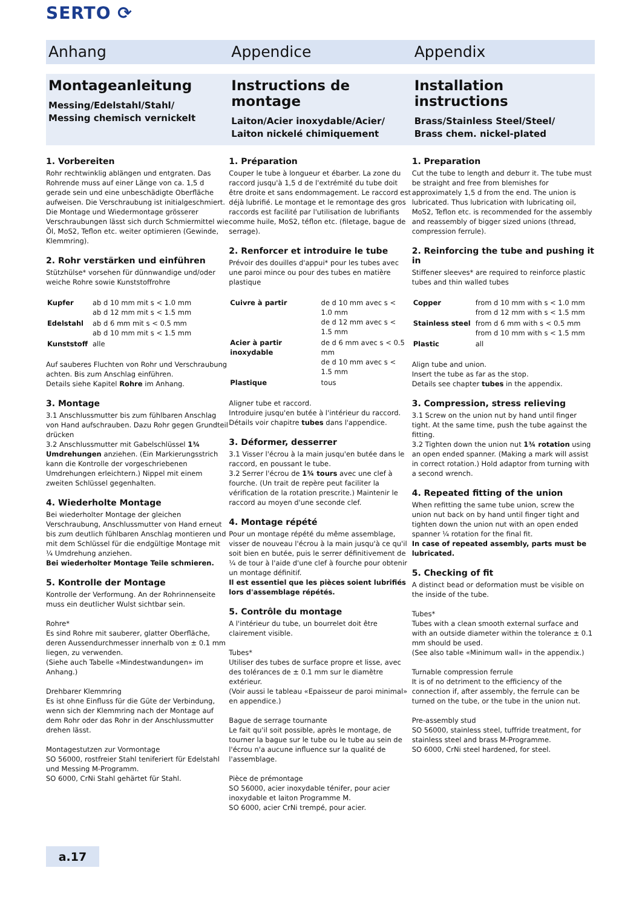SERTO ⟳
Anhang Appendice Appendix
Montageanleitung
Messing/Edelstahl/Stahl/
Messing chemisch vernickelt
Instructions de montage
Laiton/Acier inoxydable/Acier/
Laiton nickelé chimiquement
Installation instructions
Brass/Stainless Steel/Steel/
Brass chem. nickel-plated
1. Vorbereiten
Rohr rechtwinklig ablängen und entgraten. Das Rohrende muss auf einer Länge von ca. 1,5 d gerade sein und eine unbeschädigte Oberfläche aufweisen. Die Verschraubung ist initialgeschmiert. Die Montage und Wiedermontage grösserer Verschraubungen lässt sich durch Schmiermittel wie Öl, MoS2, Teflon etc. weiter optimieren (Gewinde, Klemmring).
2. Rohr verstärken und einführen
Stützhülse* vorsehen für dünnwandige und/oder weiche Rohre sowie Kunststoffrohre
| Kupfer | ab d 10 mm mit s < 1.0 mm ab d 12 mm mit s < 1.5 mm |
| Edelstahl | ab d 6 mm mit s < 0.5 mm ab d 10 mm mit s < 1.5 mm |
| Kunststoff | alle |
Auf sauberes Fluchten von Rohr und Verschraubung achten. Bis zum Anschlag einführen.
Details siehe Kapitel Rohre im Anhang.
3. Montage
3.1 Anschlussmutter bis zum fühlbaren Anschlag von Hand aufschrauben. Dazu Rohr gegen Grundteil drücken
3.2 Anschlussmutter mit Gabelschlüssel 1¾ Umdrehungen anziehen. (Ein Markierungsstrich kann die Kontrolle der vorgeschriebenen Umdrehungen erleichtern.) Nippel mit einem zweiten Schlüssel gegenhalten.
4. Wiederholte Montage
Bei wiederholter Montage der gleichen Verschraubung, Anschlussmutter von Hand erneut bis zum deutlich fühlbaren Anschlag montieren und mit dem Schlüssel für die endgültige Montage mit ¼ Umdrehung anziehen.
Bei wiederholter Montage Teile schmieren.
5. Kontrolle der Montage
Kontrolle der Verformung. An der Rohrinnenseite muss ein deutlicher Wulst sichtbar sein.
Rohre*
Es sind Rohre mit sauberer, glatter Oberfläche, deren Aussendurchmesser innerhalb von ± 0.1 mm liegen, zu verwenden.
(Siehe auch Tabelle «Mindestwandungen» im Anhang.)
Drehbarer Klemmring
Es ist ohne Einfluss für die Güte der Verbindung, wenn sich der Klemmring nach der Montage auf dem Rohr oder das Rohr in der Anschlussmutter drehen lässt.
Montagestutzen zur Vormontage
SO 56000, rostfreier Stahl teniferiert für Edelstahl und Messing M-Programm.
SO 6000, CrNi Stahl gehärtet für Stahl.
1. Préparation
Couper le tube à longueur et ébarber. La zone du raccord jusqu'à 1,5 d de l'extrémité du tube doit être droite et sans endommagement. Le raccord est déjà lubrifié. Le montage et le remontage des gros raccords est facilité par l'utilisation de lubrifiants comme huile, MoS2, téflon etc. (filetage, bague de serrage).
2. Renforcer et introduire le tube
Prévoir des douilles d'appui* pour les tubes avec une paroi mince ou pour des tubes en matière plastique
| Cuivre à partir | de d 10 mm avec s < 1.0 mm de d 12 mm avec s < 1.5 mm |
| Acier à partir inoxydable | de d 6 mm avec s < 0.5 mm de d 10 mm avec s < 1.5 mm |
| Plastique | tous |
Aligner tube et raccord.
Introduire jusqu'en butée à l'intérieur du raccord.
Détails voir chapitre tubes dans l'appendice.
3. Déformer, desserrer
3.1 Visser l'écrou à la main jusqu'en butée dans le raccord, en poussant le tube.
3.2 Serrer l'écrou de 1¾ tours avec une clef à fourche. (Un trait de repère peut faciliter la vérification de la rotation prescrite.) Maintenir le raccord au moyen d'une seconde clef.
4. Montage répété
Pour un montage répété du même assemblage, visser de nouveau l'écrou à la main jusqu'à ce qu'il soit bien en butée, puis le serrer définitivement de ¼ de tour à l'aide d'une clef à fourche pour obtenir un montage définitif.
Il est essentiel que les pièces soient lubrifiés lors d'assemblage répétés.
5. Contrôle du montage
A l'intérieur du tube, un bourrelet doit être clairement visible.
Tubes*
Utiliser des tubes de surface propre et lisse, avec des tolérances de ± 0.1 mm sur le diamètre extérieur.
(Voir aussi le tableau «Epaisseur de paroi minimal» en appendice.)
Bague de serrage tournante
Le fait qu'il soit possible, après le montage, de tourner la bague sur le tube ou le tube au sein de l'écrou n'a aucune influence sur la qualité de l'assemblage.
Pièce de prémontage
SO 56000, acier inoxydable ténifer, pour acier inoxydable et laiton Programme M.
SO 6000, acier CrNi trempé, pour acier.
1. Preparation
Cut the tube to length and deburr it. The tube must be straight and free from blemishes for approximately 1,5 d from the end. The union is lubricated. Thus lubrication with lubricating oil, MoS2, Teflon etc. is recommended for the assembly and reassembly of bigger sized unions (thread, compression ferrule).
2. Reinforcing the tube and pushing it in
Stiffener sleeves* are required to reinforce plastic tubes and thin walled tubes
| Copper | from d 10 mm with s < 1.0 mm from d 12 mm with s < 1.5 mm |
| Stainless steel | from d 6 mm with s < 0.5 mm from d 10 mm with s < 1.5 mm |
| Plastic | all |
Align tube and union.
Insert the tube as far as the stop.
Details see chapter tubes in the appendix.
3. Compression, stress relieving
3.1 Screw on the union nut by hand until finger tight. At the same time, push the tube against the fitting.
3.2 Tighten down the union nut 1¾ rotation using an open ended spanner. (Making a mark will assist in correct rotation.) Hold adaptor from turning with a second wrench.
4. Repeated fitting of the union
When refitting the same tube union, screw the union nut back on by hand until finger tight and tighten down the union nut with an open ended spanner ¼ rotation for the final fit.
In case of repeated assembly, parts must be lubricated.
5. Checking of fit
A distinct bead or deformation must be visible on the inside of the tube.
Tubes*
Tubes with a clean smooth external surface and with an outside diameter within the tolerance ± 0.1 mm should be used.
(See also table «Minimum wall» in the appendix.)
Turnable compression ferrule
It is of no detriment to the efficiency of the connection if, after assembly, the ferrule can be turned on the tube, or the tube in the union nut.
Pre-assembly stud
SO 56000, stainless steel, tuffride treatment, for stainless steel and brass M-Programme.
SO 6000, CrNi steel hardened, for steel.
a.17